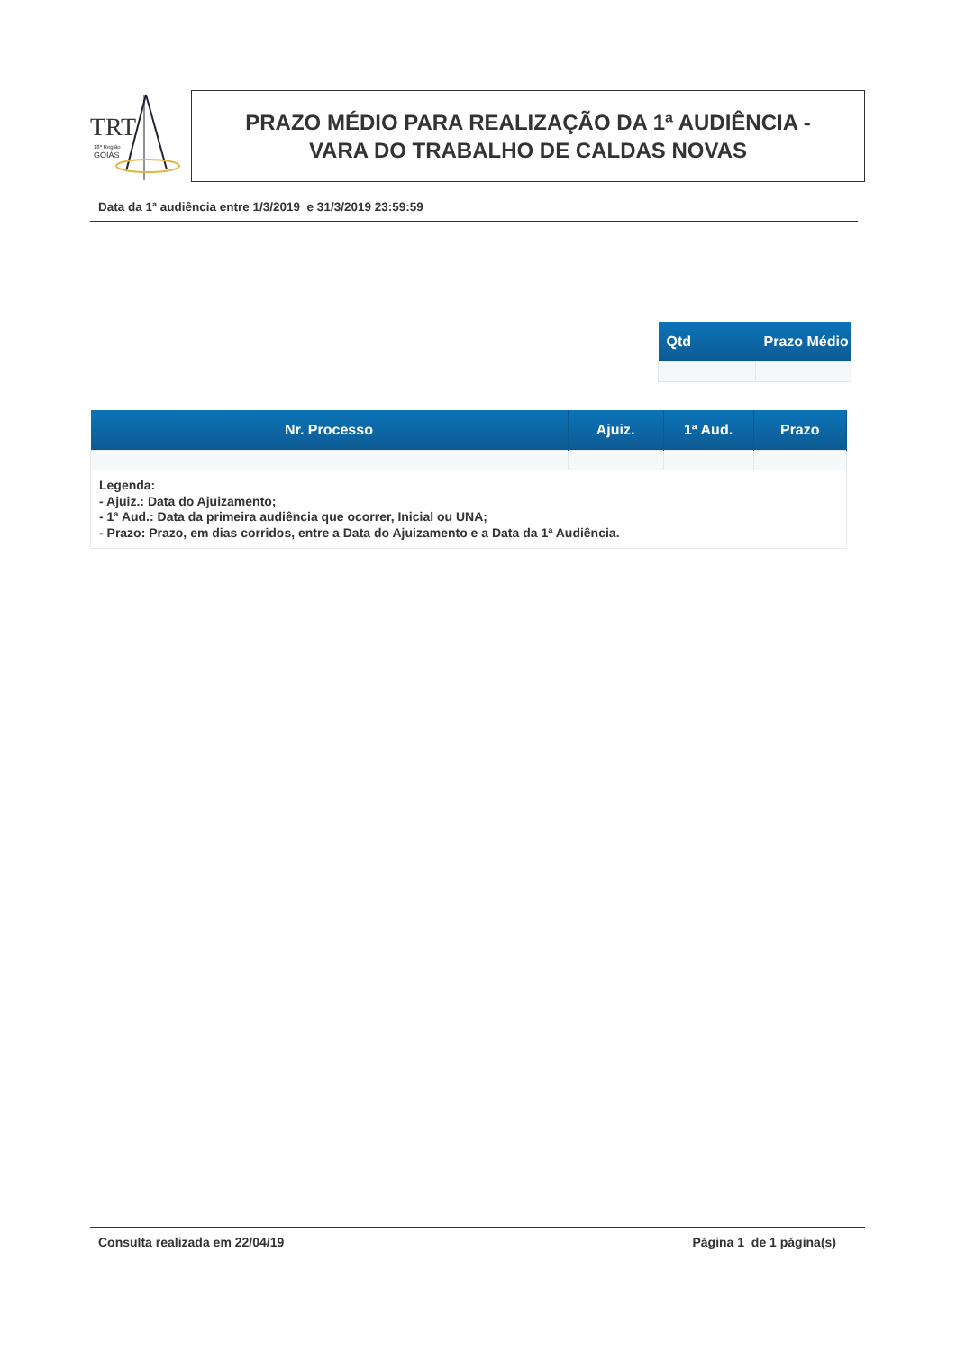TRT
18ª Região
GOIÁS
PRAZO MÉDIO PARA REALIZAÇÃO DA 1ª AUDIÊNCIA -
VARA DO TRABALHO DE CALDAS NOVAS
Data da 1ª audiência entre 1/3/2019 e 31/3/2019 23:59:59
| Qtd | Prazo Médio |
| --- | --- |
| Nr. Processo | Ajuiz. | 1ª Aud. | Prazo |
| --- | --- | --- | --- |
| Legenda: - Ajuiz.: Data do Ajuizamento; - 1ª Aud.: Data da primeira audiência que ocorrer, Inicial ou UNA; - Prazo: Prazo, em dias corridos, entre a Data do Ajuizamento e a Data da 1ª Audiência. | | | |
Consulta realizada em 22/04/19 Página 1 de 1 página(s)